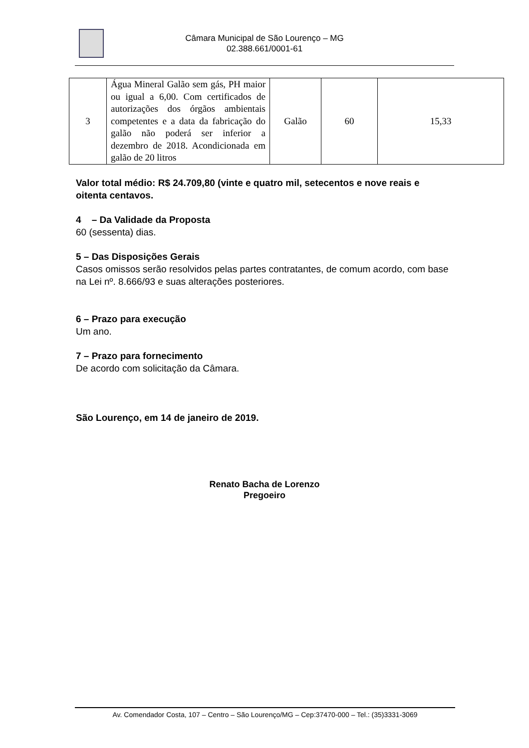Câmara Municipal de São Lourenço – MG
02.388.661/0001-61
| 3 | Água Mineral Galão sem gás, PH maior ou igual a 6,00. Com certificados de autorizações dos órgãos ambientais competentes e a data da fabricação do galão não poderá ser inferior a dezembro de 2018. Acondicionada em galão de 20 litros | Galão | 60 | 15,33 |
Valor total médio: R$ 24.709,80 (vinte e quatro mil, setecentos e nove reais e oitenta centavos.
4 – Da Validade da Proposta
60 (sessenta) dias.
5 – Das Disposições Gerais
Casos omissos serão resolvidos pelas partes contratantes, de comum acordo, com base na Lei nº. 8.666/93 e suas alterações posteriores.
6 – Prazo para execução
Um ano.
7 – Prazo para fornecimento
De acordo com solicitação da Câmara.
São Lourenço, em 14 de janeiro de 2019.
Renato Bacha de Lorenzo
Pregoeiro
Av. Comendador Costa, 107 – Centro – São Lourenço/MG – Cep:37470-000 – Tel.: (35)3331-3069